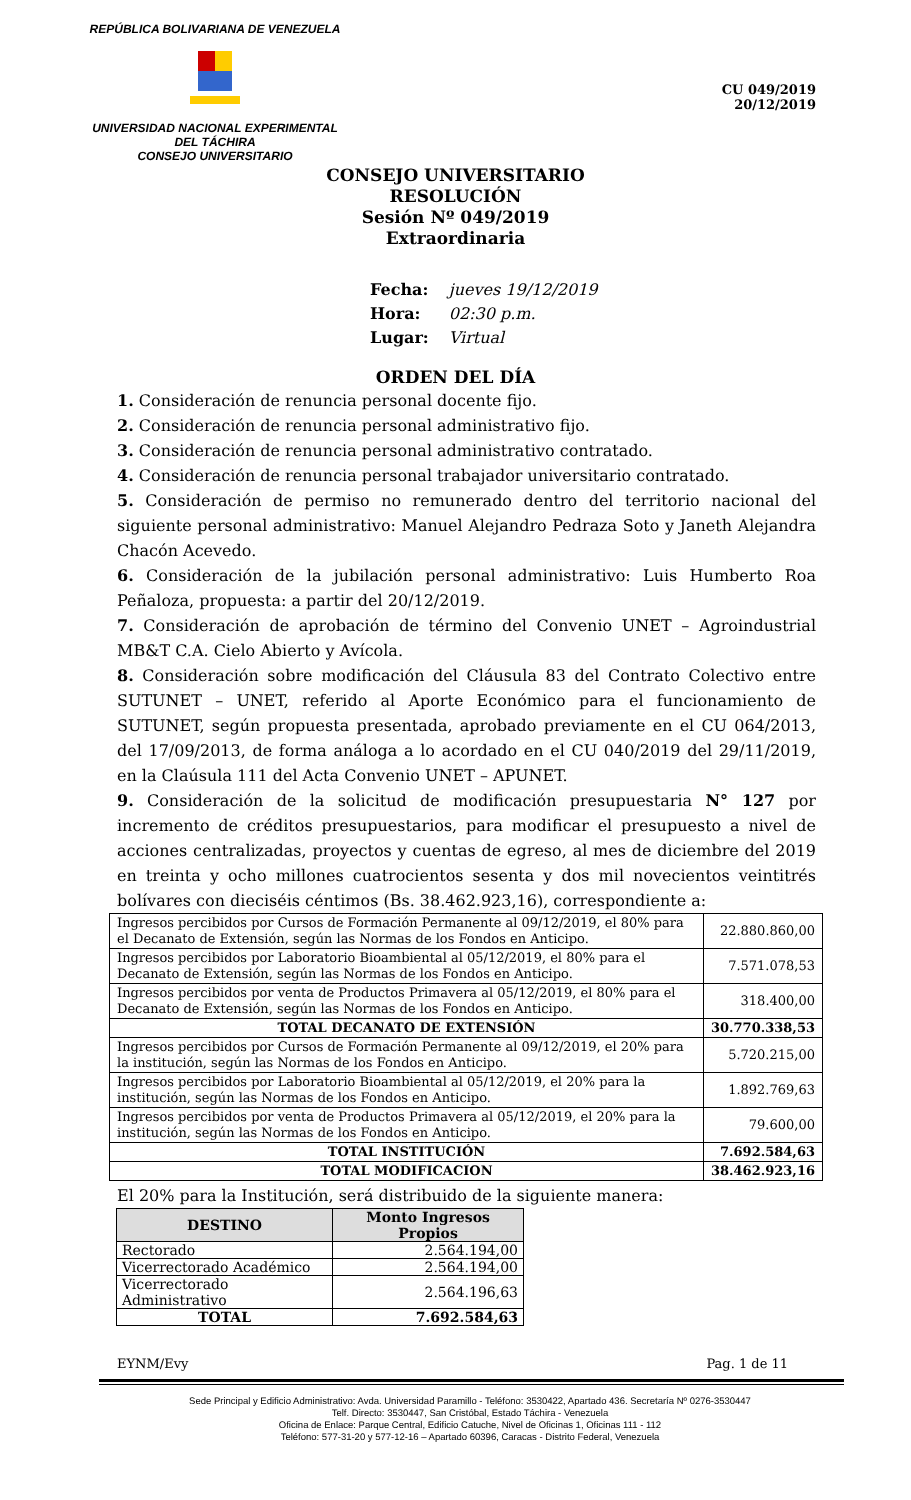REPÚBLICA BOLIVARIANA DE VENEZUELA UNIVERSIDAD NACIONAL EXPERIMENTAL
DEL TÁCHIRA
CONSEJO UNIVERSITARIO
CU 049/2019
20/12/2019
CONSEJO UNIVERSITARIO
RESOLUCIÓN
Sesión Nº 049/2019
Extraordinaria
| Fecha: | jueves 19/12/2019 |
| Hora: | 02:30 p.m. |
| Lugar: | Virtual |
ORDEN DEL DÍA
1. Consideración de renuncia personal docente fijo.
2. Consideración de renuncia personal administrativo fijo.
3. Consideración de renuncia personal administrativo contratado.
4. Consideración de renuncia personal trabajador universitario contratado.
5. Consideración de permiso no remunerado dentro del territorio nacional del siguiente personal administrativo: Manuel Alejandro Pedraza Soto y Janeth Alejandra Chacón Acevedo.
6. Consideración de la jubilación personal administrativo: Luis Humberto Roa Peñaloza, propuesta: a partir del 20/12/2019.
7. Consideración de aprobación de término del Convenio UNET – Agroindustrial MB&T C.A. Cielo Abierto y Avícola.
8. Consideración sobre modificación del Cláusula 83 del Contrato Colectivo entre SUTUNET – UNET, referido al Aporte Económico para el funcionamiento de SUTUNET, según propuesta presentada, aprobado previamente en el CU 064/2013, del 17/09/2013, de forma análoga a lo acordado en el CU 040/2019 del 29/11/2019, en la Claúsula 111 del Acta Convenio UNET – APUNET.
9. Consideración de la solicitud de modificación presupuestaria N° 127 por incremento de créditos presupuestarios, para modificar el presupuesto a nivel de acciones centralizadas, proyectos y cuentas de egreso, al mes de diciembre del 2019 en treinta y ocho millones cuatrocientos sesenta y dos mil novecientos veintitrés bolívares con dieciséis céntimos (Bs. 38.462.923,16), correspondiente a:
| Ingresos percibidos por Cursos de Formación Permanente al 09/12/2019, el 80% para el Decanato de Extensión, según las Normas de los Fondos en Anticipo. | 22.880.860,00 |
| Ingresos percibidos por Laboratorio Bioambiental al 05/12/2019, el 80% para el Decanato de Extensión, según las Normas de los Fondos en Anticipo. | 7.571.078,53 |
| Ingresos percibidos por venta de Productos Primavera al 05/12/2019, el 80% para el Decanato de Extensión, según las Normas de los Fondos en Anticipo. | 318.400,00 |
| TOTAL DECANATO DE EXTENSIÓN | 30.770.338,53 |
| Ingresos percibidos por Cursos de Formación Permanente al 09/12/2019, el 20% para la institución, según las Normas de los Fondos en Anticipo. | 5.720.215,00 |
| Ingresos percibidos por Laboratorio Bioambiental al 05/12/2019, el 20% para la institución, según las Normas de los Fondos en Anticipo. | 1.892.769,63 |
| Ingresos percibidos por venta de Productos Primavera al 05/12/2019, el 20% para la institución, según las Normas de los Fondos en Anticipo. | 79.600,00 |
| TOTAL INSTITUCIÓN | 7.692.584,63 |
| TOTAL MODIFICACION | 38.462.923,16 |
El 20% para la Institución, será distribuido de la siguiente manera:
| DESTINO | Monto Ingresos Propios |
| --- | --- |
| Rectorado | 2.564.194,00 |
| Vicerrectorado Académico | 2.564.194,00 |
| Vicerrectorado Administrativo | 2.564.196,63 |
| TOTAL | 7.692.584,63 |
EYNM/Evy Pag. 1 de 11
Sede Principal y Edificio Administrativo: Avda. Universidad Paramillo - Teléfono: 3530422, Apartado 436. Secretaría Nº 0276-3530447
Telf. Directo: 3530447, San Cristóbal, Estado Táchira - Venezuela
Oficina de Enlace: Parque Central, Edificio Catuche, Nivel de Oficinas 1, Oficinas 111 - 112
Teléfono: 577-31-20 y 577-12-16 – Apartado 60396, Caracas - Distrito Federal, Venezuela